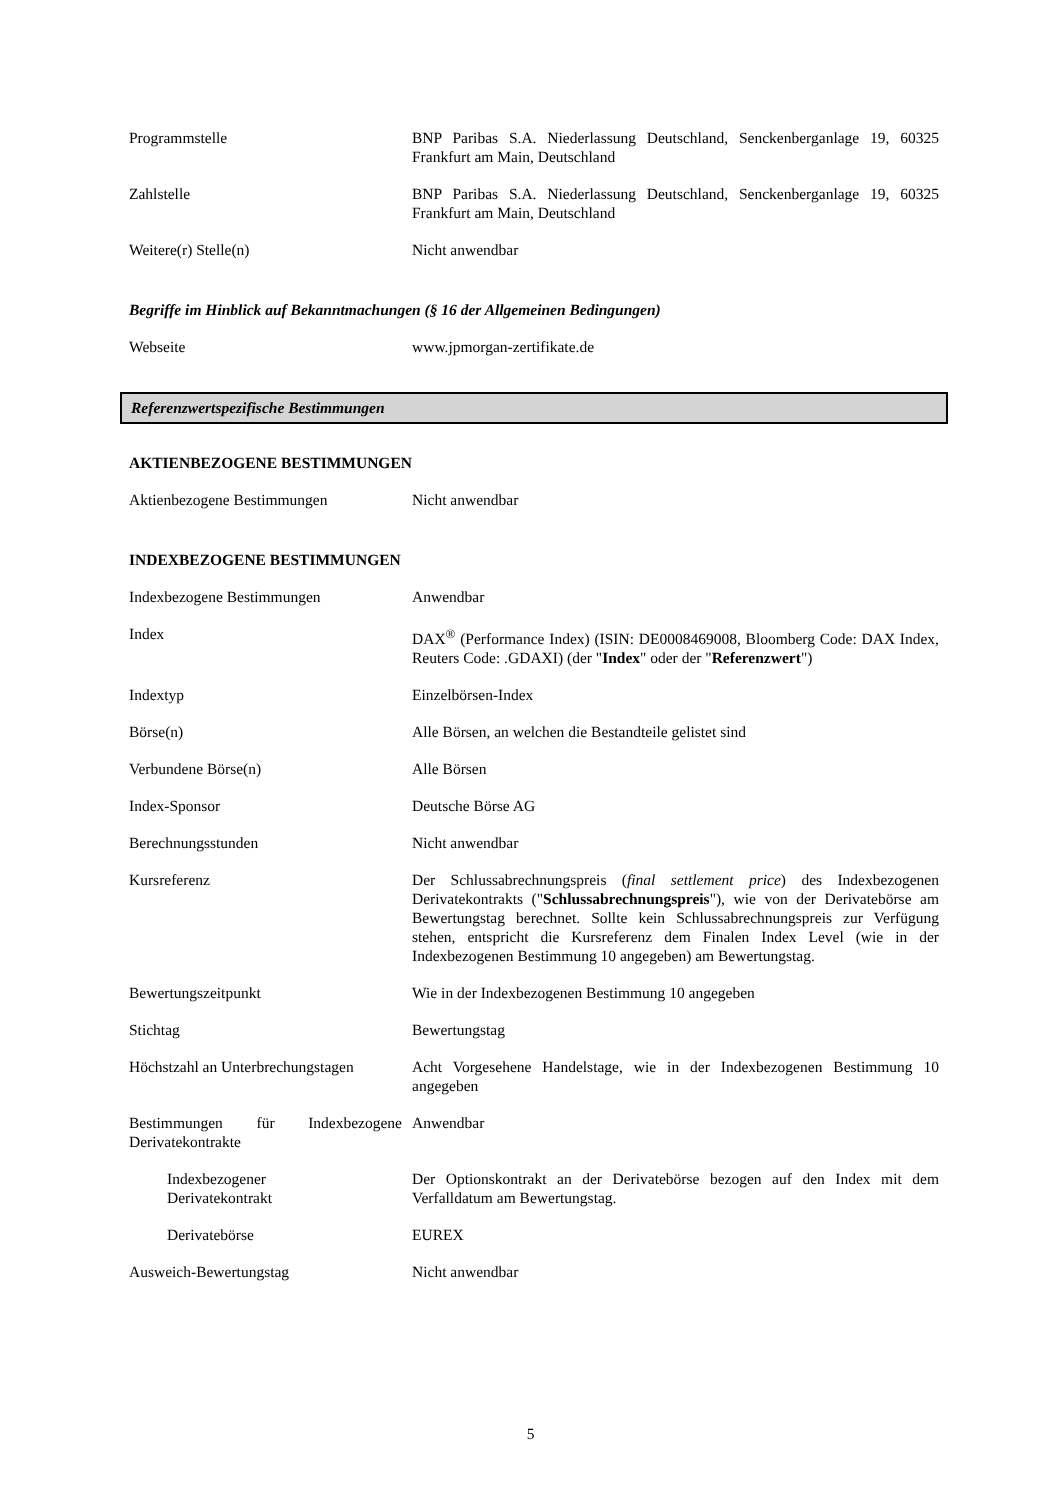Programmstelle BNP Paribas S.A. Niederlassung Deutschland, Senckenberganlage 19, 60325 Frankfurt am Main, Deutschland
Zahlstelle BNP Paribas S.A. Niederlassung Deutschland, Senckenberganlage 19, 60325 Frankfurt am Main, Deutschland
Weitere(r) Stelle(n) Nicht anwendbar
Begriffe im Hinblick auf Bekanntmachungen (§ 16 der Allgemeinen Bedingungen)
Webseite www.jpmorgan-zertifikate.de
Referenzwertspezifische Bestimmungen
AKTIENBEZOGENE BESTIMMUNGEN
Aktienbezogene Bestimmungen Nicht anwendbar
INDEXBEZOGENE BESTIMMUNGEN
Indexbezogene Bestimmungen Anwendbar
Index DAX<sup>®</sup> (Performance Index) (ISIN: DE0008469008, Bloomberg Code: DAX Index, Reuters Code: .GDAXI) (der "Index" oder der "Referenzwert")
Indextyp Einzelbörsen-Index
Börse(n) Alle Börsen, an welchen die Bestandteile gelistet sind
Verbundene Börse(n) Alle Börsen
Index-Sponsor Deutsche Börse AG
Berechnungsstunden Nicht anwendbar
Kursreferenz Der Schlussabrechnungspreis (final settlement price) des Indexbezogenen Derivatekontrakts ("Schlussabrechnungspreis"), wie von der Derivatebörse am Bewertungstag berechnet. Sollte kein Schlussabrechnungspreis zur Verfügung stehen, entspricht die Kursreferenz dem Finalen Index Level (wie in der Indexbezogenen Bestimmung 10 angegeben) am Bewertungstag.
Bewertungszeitpunkt Wie in der Indexbezogenen Bestimmung 10 angegeben
Stichtag Bewertungstag
Höchstzahl an Unterbrechungstagen
Acht Vorgesehene Handelstage, wie in der Indexbezogenen Bestimmung 10 angegeben
Bestimmungen für Indexbezogene Derivatekontrakte
Anwendbar
Indexbezogener
Derivatekontrakt
Der Optionskontrakt an der Derivatebörse bezogen auf den Index mit dem Verfalldatum am Bewertungstag.
Derivatebörse EUREX
Ausweich-Bewertungstag Nicht anwendbar
5